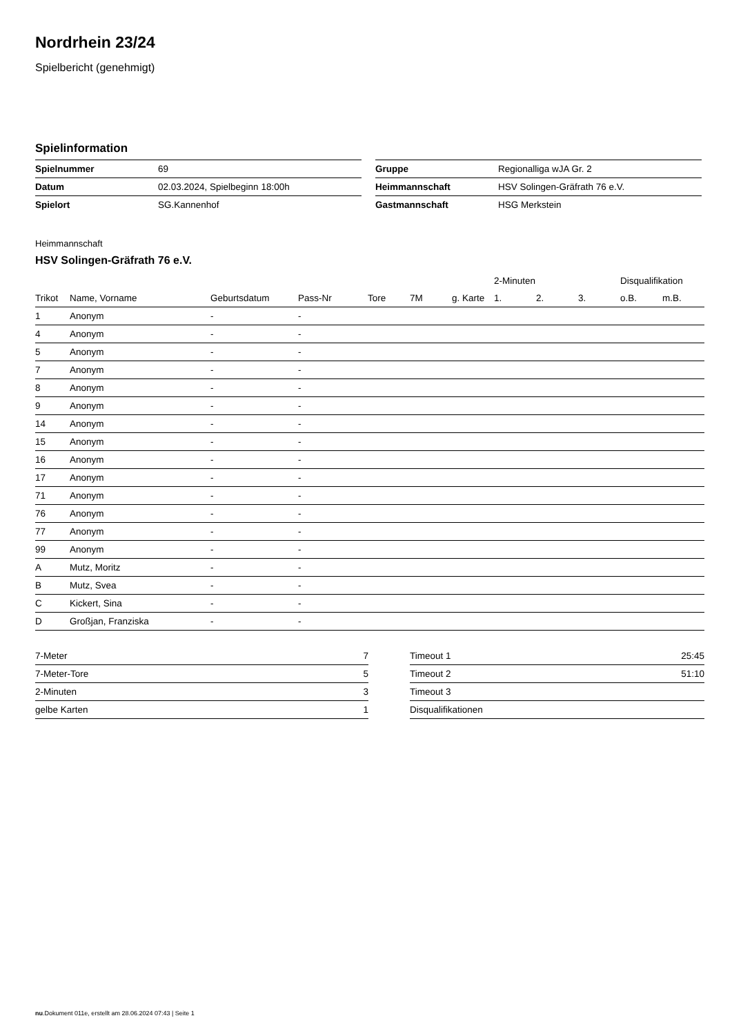Nordrhein 23/24
Spielbericht (genehmigt)
Spielinformation
| Spielnummer | 69 |
| Datum | 02.03.2024, Spielbeginn 18:00h |
| Spielort | SG.Kannenhof |
| Gruppe | Regionalliga wJA Gr. 2 |
| Heimmannschaft | HSV Solingen-Gräfrath 76 e.V. |
| Gastmannschaft | HSG Merkstein |
Heimmannschaft
HSV Solingen-Gräfrath 76 e.V.
| | | | | | | | 2-Minuten | | | Disqualifikation | |
| --- | --- | --- | --- | --- | --- | --- | --- | --- | --- | --- | --- |
| Trikot | Name, Vorname | Geburtsdatum | Pass-Nr | Tore | 7M | g. Karte | 1. | 2. | 3. | o.B. | m.B. |
| 1 | Anonym | - | - | | | | | | | | |
| 4 | Anonym | - | - | | | | | | | | |
| 5 | Anonym | - | - | | | | | | | | |
| 7 | Anonym | - | - | | | | | | | | |
| 8 | Anonym | - | - | | | | | | | | |
| 9 | Anonym | - | - | | | | | | | | |
| 14 | Anonym | - | - | | | | | | | | |
| 15 | Anonym | - | - | | | | | | | | |
| 16 | Anonym | - | - | | | | | | | | |
| 17 | Anonym | - | - | | | | | | | | |
| 71 | Anonym | - | - | | | | | | | | |
| 76 | Anonym | - | - | | | | | | | | |
| 77 | Anonym | - | - | | | | | | | | |
| 99 | Anonym | - | - | | | | | | | | |
| A | Mutz, Moritz | - | - | | | | | | | | |
| B | Mutz, Svea | - | - | | | | | | | | |
| C | Kickert, Sina | - | - | | | | | | | | |
| D | Großjan, Franziska | - | - | | | | | | | | |
| 7-Meter | 7 |
| 7-Meter-Tore | 5 |
| 2-Minuten | 3 |
| gelbe Karten | 1 |
| Timeout 1 | 25:45 |
| Timeout 2 | 51:10 |
| Timeout 3 | |
| Disqualifikationen | |
nu.Dokument 011e, erstellt am 28.06.2024 07:43 | Seite 1